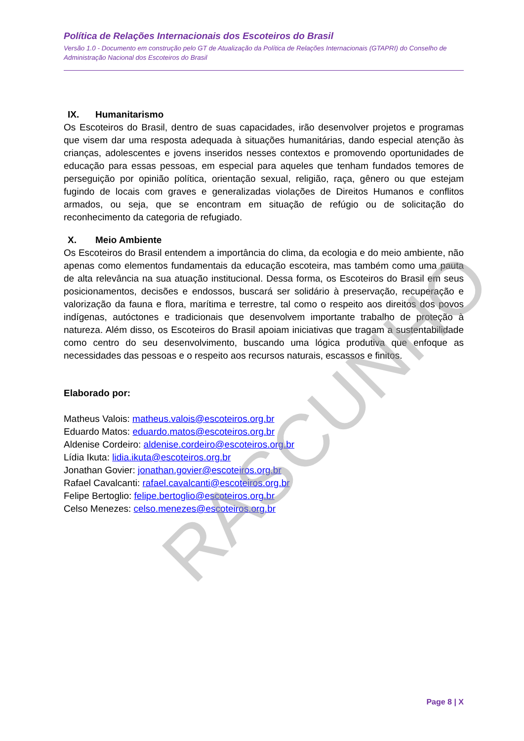Política de Relações Internacionais dos Escoteiros do Brasil
Versão 1.0 - Documento em construção pelo GT de Atualização da Política de Relações Internacionais (GTAPRI) do Conselho de Administração Nacional dos Escoteiros do Brasil
IX. Humanitarismo
Os Escoteiros do Brasil, dentro de suas capacidades, irão desenvolver projetos e programas que visem dar uma resposta adequada à situações humanitárias, dando especial atenção às crianças, adolescentes e jovens inseridos nesses contextos e promovendo oportunidades de educação para essas pessoas, em especial para aqueles que tenham fundados temores de perseguição por opinião política, orientação sexual, religião, raça, gênero ou que estejam fugindo de locais com graves e generalizadas violações de Direitos Humanos e conflitos armados, ou seja, que se encontram em situação de refúgio ou de solicitação do reconhecimento da categoria de refugiado.
X. Meio Ambiente
Os Escoteiros do Brasil entendem a importância do clima, da ecologia e do meio ambiente, não apenas como elementos fundamentais da educação escoteira, mas também como uma pauta de alta relevância na sua atuação institucional. Dessa forma, os Escoteiros do Brasil em seus posicionamentos, decisões e endossos, buscará ser solidário à preservação, recuperação e valorização da fauna e flora, marítima e terrestre, tal como o respeito aos direitos dos povos indígenas, autóctones e tradicionais que desenvolvem importante trabalho de proteção à natureza. Além disso, os Escoteiros do Brasil apoiam iniciativas que tragam a sustentabilidade como centro do seu desenvolvimento, buscando uma lógica produtiva que enfoque as necessidades das pessoas e o respeito aos recursos naturais, escassos e finitos.
Elaborado por:
Matheus Valois: matheus.valois@escoteiros.org.br
Eduardo Matos: eduardo.matos@escoteiros.org.br
Aldenise Cordeiro: aldenise.cordeiro@escoteiros.org.br
Lídia Ikuta: lidia.ikuta@escoteiros.org.br
Jonathan Govier: jonathan.govier@escoteiros.org.br
Rafael Cavalcanti: rafael.cavalcanti@escoteiros.org.br
Felipe Bertoglio: felipe.bertoglio@escoteiros.org.br
Celso Menezes: celso.menezes@escoteiros.org.br
Page 8 | X
RASCUNHO